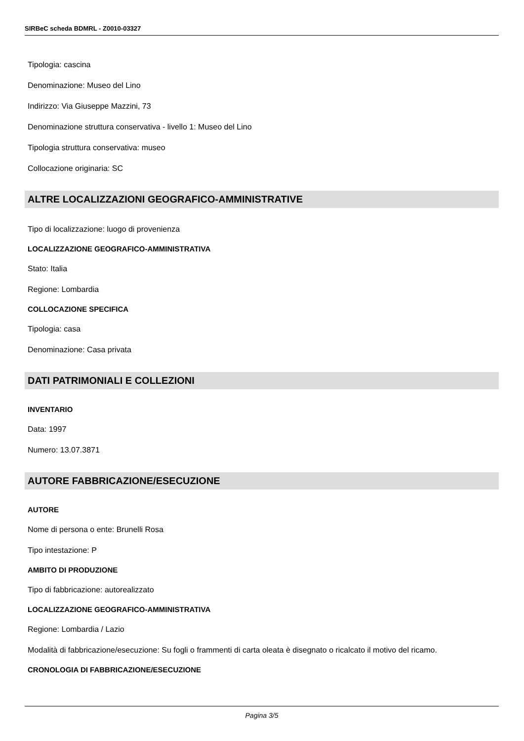SIRBeC scheda BDMRL - Z0010-03327
Tipologia: cascina
Denominazione: Museo del Lino
Indirizzo: Via Giuseppe Mazzini, 73
Denominazione struttura conservativa - livello 1: Museo del Lino
Tipologia struttura conservativa: museo
Collocazione originaria: SC
ALTRE LOCALIZZAZIONI GEOGRAFICO-AMMINISTRATIVE
Tipo di localizzazione: luogo di provenienza
LOCALIZZAZIONE GEOGRAFICO-AMMINISTRATIVA
Stato: Italia
Regione: Lombardia
COLLOCAZIONE SPECIFICA
Tipologia: casa
Denominazione: Casa privata
DATI PATRIMONIALI E COLLEZIONI
INVENTARIO
Data: 1997
Numero: 13.07.3871
AUTORE FABBRICAZIONE/ESECUZIONE
AUTORE
Nome di persona o ente: Brunelli Rosa
Tipo intestazione: P
AMBITO DI PRODUZIONE
Tipo di fabbricazione: autorealizzato
LOCALIZZAZIONE GEOGRAFICO-AMMINISTRATIVA
Regione: Lombardia / Lazio
Modalità di fabbricazione/esecuzione: Su fogli o frammenti di carta oleata è disegnato o ricalcato il motivo del ricamo.
CRONOLOGIA DI FABBRICAZIONE/ESECUZIONE
Pagina 3/5